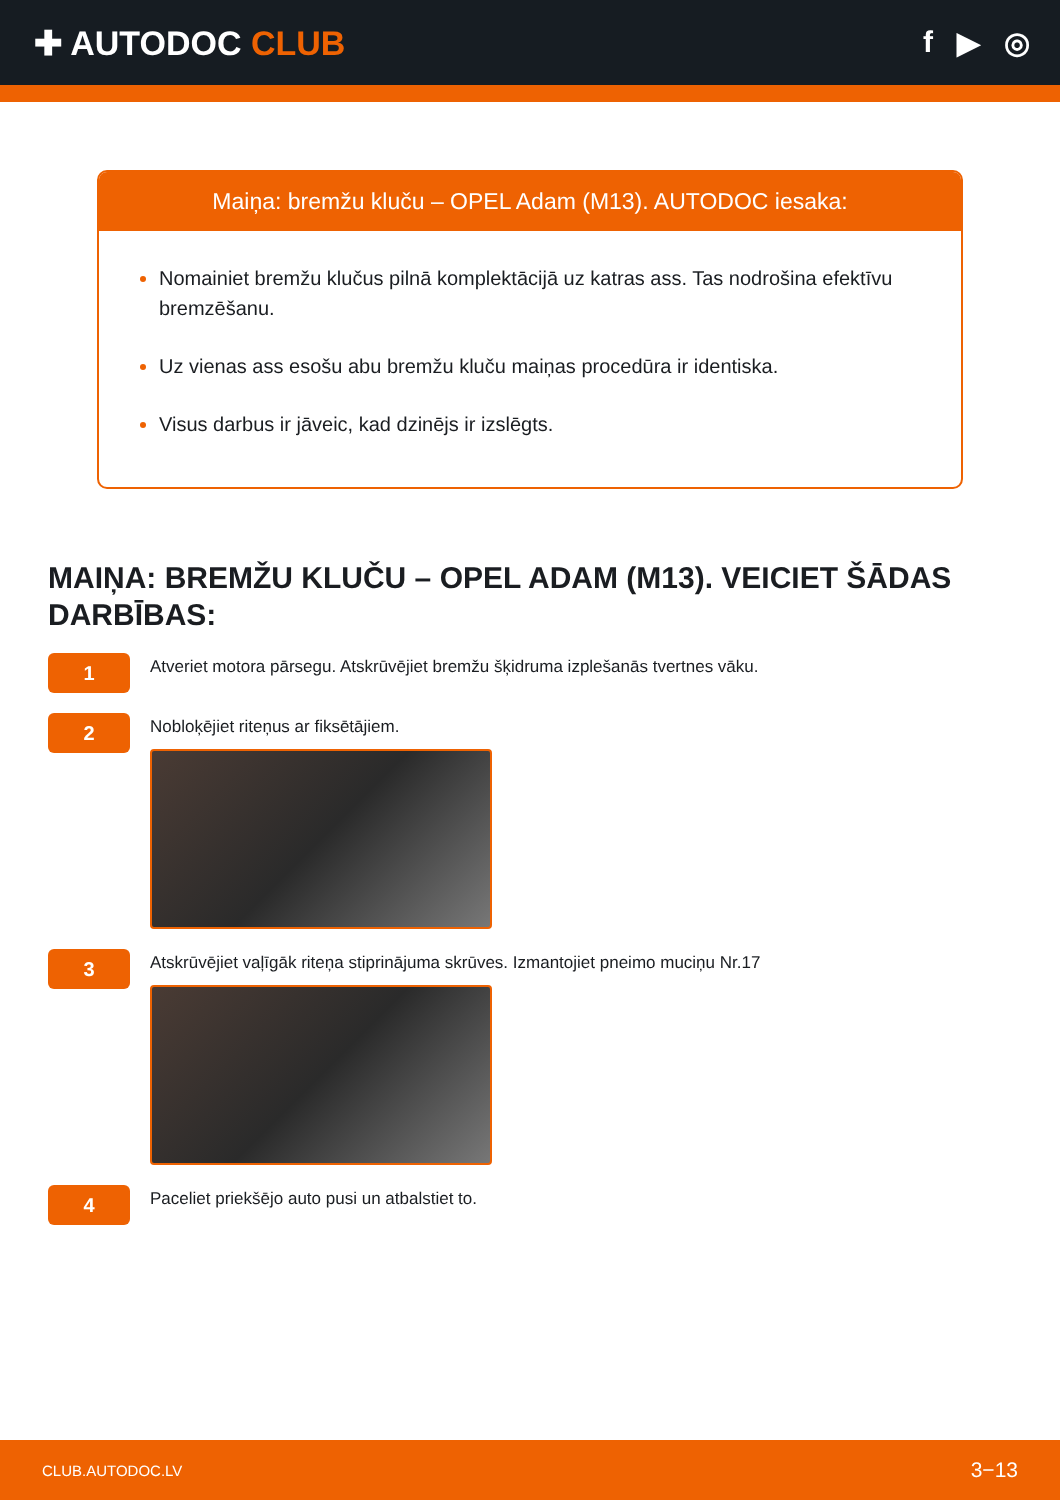✚ AUTODOC CLUB f ▶ ◎
Maiņa: bremžu kluču – OPEL Adam (M13). AUTODOC iesaka:
Nomainiet bremžu klučus pilnā komplektācijā uz katras ass. Tas nodrošina efektīvu bremzēšanu.
Uz vienas ass esošu abu bremžu kluču maiņas procedūra ir identiska.
Visus darbus ir jāveic, kad dzinējs ir izslēgts.
MAIŅA: BREMŽU KLUČU – OPEL ADAM (M13). VEICIET ŠĀDAS DARBĪBAS:
1
Atveriet motora pārsegu. Atskrūvējiet bremžu šķidruma izplešanās tvertnes vāku.
2
Nobloķējiet riteņus ar fiksētājiem.
3
Atskrūvējiet vaļīgāk riteņa stiprinājuma skrūves. Izmantojiet pneimo muciņu Nr.17
4
Paceliet priekšējo auto pusi un atbalstiet to.
CLUB.AUTODOC.LV 3−13